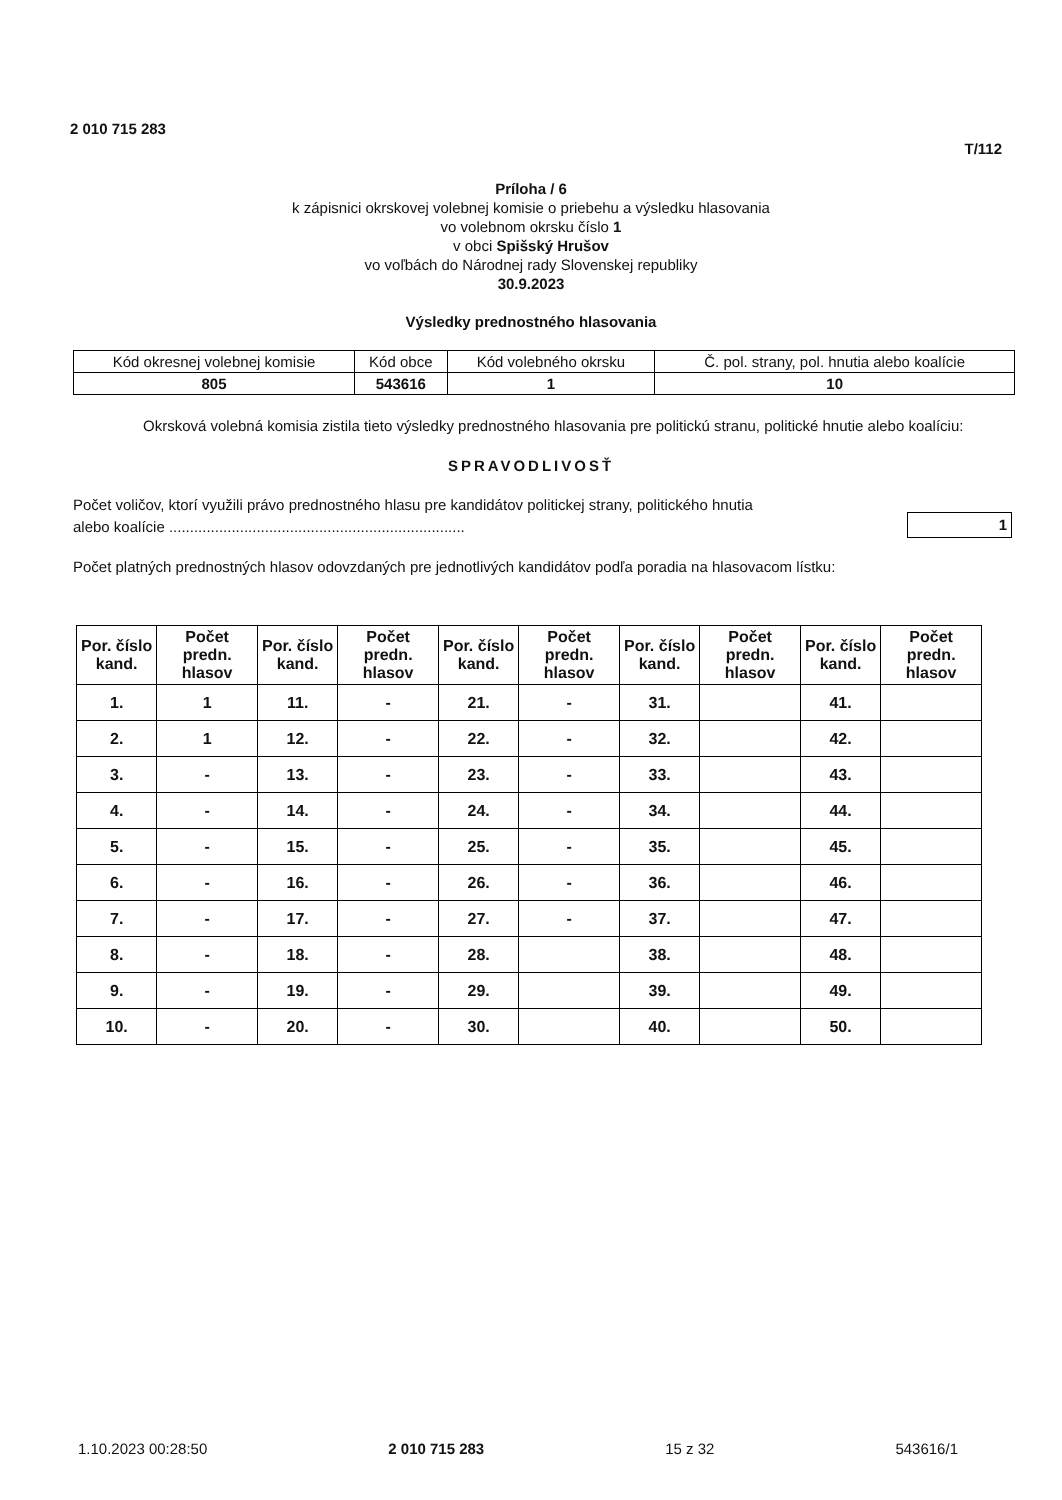2 010 715 283
T/112
Príloha / 6
k zápisnici okrskovej volebnej komisie o priebehu a výsledku hlasovania
vo volebnom okrsku číslo 1
v obci Spišský Hrušov
vo voľbách do Národnej rady Slovenskej republiky
30.9.2023
Výsledky prednostného hlasovania
| Kód okresnej volebnej komisie | Kód obce | Kód volebného okrsku | Č. pol. strany, pol. hnutia alebo koalície |
| 805 | 543616 | 1 | 10 |
Okrsková volebná komisia zistila tieto výsledky prednostného hlasovania pre politickú stranu, politické hnutie alebo koalíciu:
SPRAVODLIVOSŤ
Počet voličov, ktorí využili právo prednostného hlasu pre kandidátov politickej strany, politického hnutia
alebo koalície .......................................................................
1
Počet platných prednostných hlasov odovzdaných pre jednotlivých kandidátov podľa poradia na hlasovacom lístku:
| Por. číslo kand. | Počet predn. hlasov | Por. číslo kand. | Počet predn. hlasov | Por. číslo kand. | Počet predn. hlasov | Por. číslo kand. | Počet predn. hlasov | Por. číslo kand. | Počet predn. hlasov |
| --- | --- | --- | --- | --- | --- | --- | --- | --- | --- |
| 1. | 1 | 11. | - | 21. | - | 31. | | 41. | |
| 2. | 1 | 12. | - | 22. | - | 32. | | 42. | |
| 3. | - | 13. | - | 23. | - | 33. | | 43. | |
| 4. | - | 14. | - | 24. | - | 34. | | 44. | |
| 5. | - | 15. | - | 25. | - | 35. | | 45. | |
| 6. | - | 16. | - | 26. | - | 36. | | 46. | |
| 7. | - | 17. | - | 27. | - | 37. | | 47. | |
| 8. | - | 18. | - | 28. | | 38. | | 48. | |
| 9. | - | 19. | - | 29. | | 39. | | 49. | |
| 10. | - | 20. | - | 30. | | 40. | | 50. | |
1.10.2023 00:28:50 2 010 715 283 15 z 32 543616/1